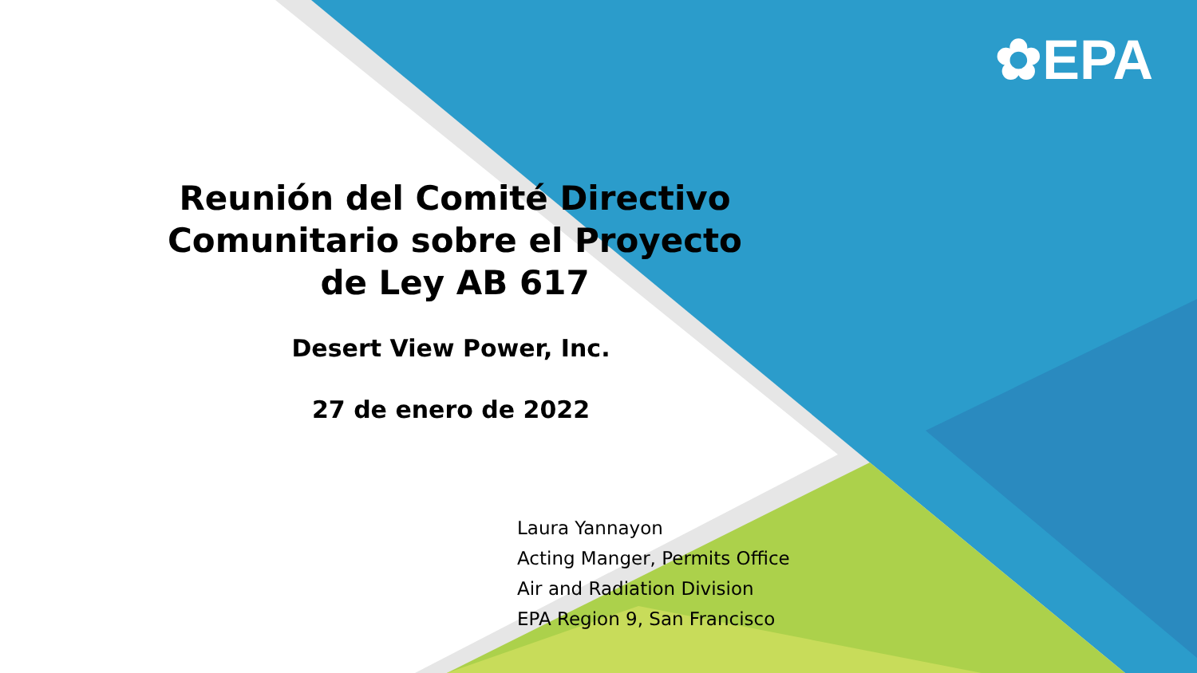✿EPA
Reunión del Comité Directivo
Comunitario sobre el Proyecto
de Ley AB 617
Desert View Power, Inc.
27 de enero de 2022
Laura Yannayon
Acting Manger, Permits Office
Air and Radiation Division
EPA Region 9, San Francisco